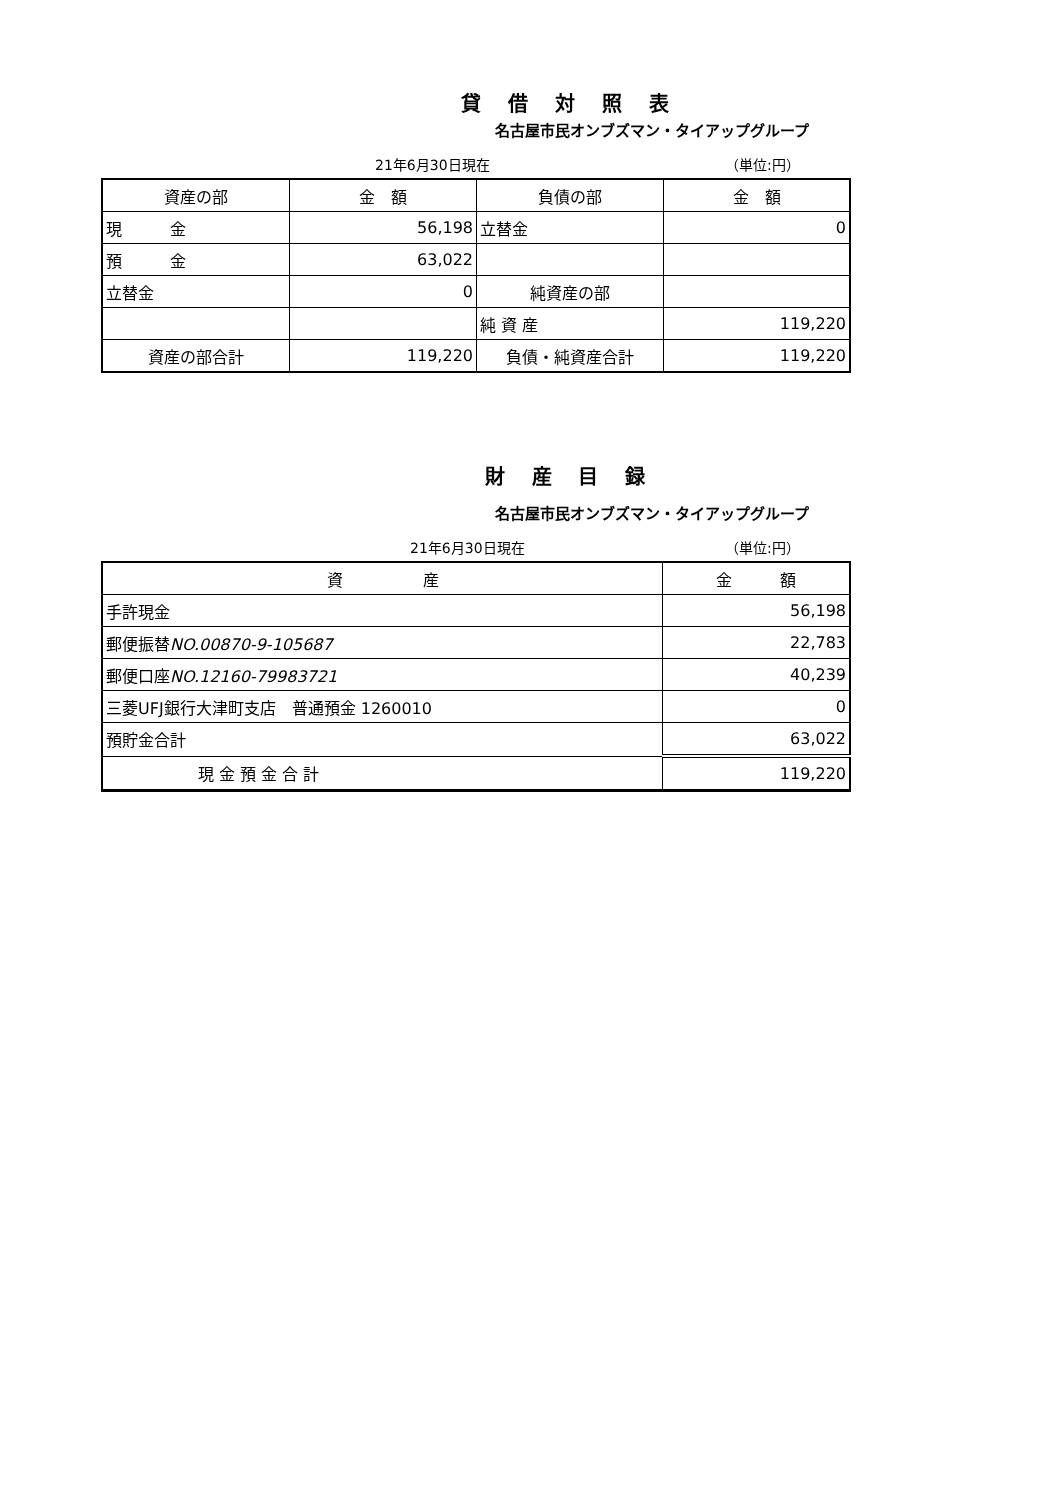貸 借 対 照 表
名古屋市民オンブズマン・タイアップグループ
21年6月30日現在 （単位:円）
| 資産の部 | 金 額 | 負債の部 | 金 額 |
| --- | --- | --- | --- |
| 現 金 | 56,198 | 立替金 | 0 |
| 預 金 | 63,022 | | |
| 立替金 | 0 | 純資産の部 | |
| | | 純 資 産 | 119,220 |
| 資産の部合計 | 119,220 | 負債・純資産合計 | 119,220 |
財 産 目 録
名古屋市民オンブズマン・タイアップグループ
21年6月30日現在 （単位:円）
| 資 産 | 金 額 |
| --- | --- |
| 手許現金 | 56,198 |
| 郵便振替 NO.00870-9-105687 | 22,783 |
| 郵便口座 NO.12160-79983721 | 40,239 |
| 三菱UFJ銀行大津町支店 普通預金 1260010 | 0 |
| 預貯金合計 | 63,022 |
| 現 金 預 金 合 計 | 119,220 |